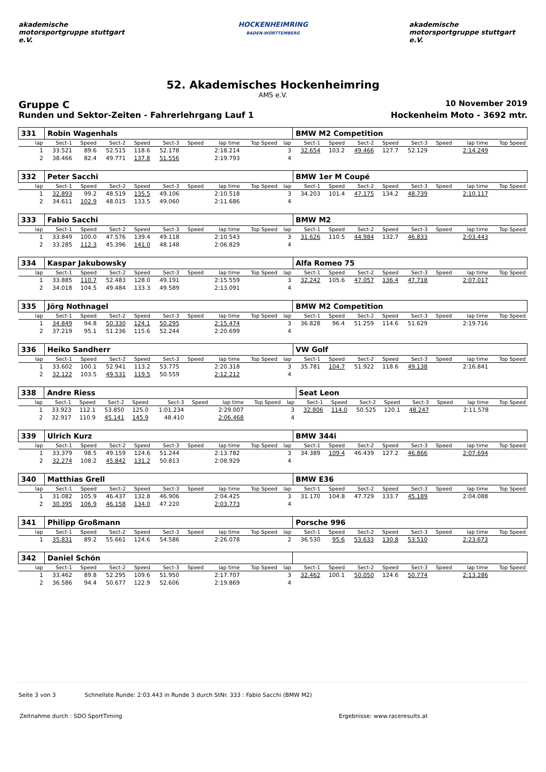akademische motorsportgruppe stuttgart e.V.
HOCKENHEIMRING
BADEN-WÜRTTEMBERG
akademische motorsportgruppe stuttgart e.V.
52. Akademisches Hockenheimring
AMS e.V.
Gruppe C 10 November 2019
Runden und Sektor-Zeiten - Fahrerlehrgang Lauf 1 Hockenheim Moto - 3692 mtr.
| 331 | Robin Wagenhals | | | | | | | | | BMW M2 Competition | | | | | | | |
| lap | Sect-1 | Speed | Sect-2 | Speed | Sect-3 | Speed | lap time | Top Speed | lap | Sect-1 | Speed | Sect-2 | Speed | Sect-3 | Speed | lap time | Top Speed |
| 1 | 33.521 | 89.6 | 52.515 | 118.6 | 52.178 | | 2:18.214 | | 3 | 32.654 | 103.2 | 49.466 | 127.7 | 52.129 | | 2:14.249 | |
| 2 | 38.466 | 82.4 | 49.771 | 137.8 | 51.556 | | 2:19.793 | | 4 | | | | | | | | |
| 332 | Peter Sacchi | | | | | | | | | BMW 1er M Coupé | | | | | | | |
| lap | Sect-1 | Speed | Sect-2 | Speed | Sect-3 | Speed | lap time | Top Speed | lap | Sect-1 | Speed | Sect-2 | Speed | Sect-3 | Speed | lap time | Top Speed |
| 1 | 32.893 | 99.2 | 48.519 | 135.5 | 49.106 | | 2:10.518 | | 3 | 34.203 | 101.4 | 47.175 | 134.2 | 48.739 | | 2:10.117 | |
| 2 | 34.611 | 102.9 | 48.015 | 133.5 | 49.060 | | 2:11.686 | | 4 | | | | | | | | |
| 333 | Fabio Sacchi | | | | | | | | | BMW M2 | | | | | | | |
| lap | Sect-1 | Speed | Sect-2 | Speed | Sect-3 | Speed | lap time | Top Speed | lap | Sect-1 | Speed | Sect-2 | Speed | Sect-3 | Speed | lap time | Top Speed |
| 1 | 33.849 | 100.0 | 47.576 | 139.4 | 49.118 | | 2:10.543 | | 3 | 31.626 | 110.5 | 44.984 | 132.7 | 46.833 | | 2:03.443 | |
| 2 | 33.285 | 112.3 | 45.396 | 141.0 | 48.148 | | 2:06.829 | | 4 | | | | | | | | |
| 334 | Kaspar Jakubowsky | | | | | | | | | Alfa Romeo 75 | | | | | | | |
| lap | Sect-1 | Speed | Sect-2 | Speed | Sect-3 | Speed | lap time | Top Speed | lap | Sect-1 | Speed | Sect-2 | Speed | Sect-3 | Speed | lap time | Top Speed |
| 1 | 33.885 | 110.7 | 52.483 | 128.0 | 49.191 | | 2:15.559 | | 3 | 32.242 | 105.6 | 47.057 | 136.4 | 47.718 | | 2:07.017 | |
| 2 | 34.018 | 104.5 | 49.484 | 133.3 | 49.589 | | 2:13.091 | | 4 | | | | | | | | |
| 335 | Jörg Nothnagel | | | | | | | | | BMW M2 Competition | | | | | | | |
| lap | Sect-1 | Speed | Sect-2 | Speed | Sect-3 | Speed | lap time | Top Speed | lap | Sect-1 | Speed | Sect-2 | Speed | Sect-3 | Speed | lap time | Top Speed |
| 1 | 34.849 | 94.8 | 50.330 | 124.1 | 50.295 | | 2:15.474 | | 3 | 36.828 | 96.4 | 51.259 | 114.6 | 51.629 | | 2:19.716 | |
| 2 | 37.219 | 95.1 | 51.236 | 115.6 | 52.244 | | 2:20.699 | | 4 | | | | | | | | |
| 336 | Heiko Sandherr | | | | | | | | | VW Golf | | | | | | | |
| lap | Sect-1 | Speed | Sect-2 | Speed | Sect-3 | Speed | lap time | Top Speed | lap | Sect-1 | Speed | Sect-2 | Speed | Sect-3 | Speed | lap time | Top Speed |
| 1 | 33.602 | 100.1 | 52.941 | 113.2 | 53.775 | | 2:20.318 | | 3 | 35.781 | 104.7 | 51.922 | 118.6 | 49.138 | | 2:16.841 | |
| 2 | 32.122 | 103.5 | 49.531 | 119.5 | 50.559 | | 2:12.212 | | 4 | | | | | | | | |
| 338 | Andre Riess | | | | | | | | | Seat Leon | | | | | | | |
| lap | Sect-1 | Speed | Sect-2 | Speed | Sect-3 | Speed | lap time | Top Speed | lap | Sect-1 | Speed | Sect-2 | Speed | Sect-3 | Speed | lap time | Top Speed |
| 1 | 33.923 | 112.1 | 53.850 | 125.0 | 1:01.234 | | 2:29.007 | | 3 | 32.806 | 114.0 | 50.525 | 120.1 | 48.247 | | 2:11.578 | |
| 2 | 32.917 | 110.9 | 45.141 | 145.9 | 48.410 | | 2:06.468 | | 4 | | | | | | | | |
| 339 | Ulrich Kurz | | | | | | | | | BMW 344i | | | | | | | |
| lap | Sect-1 | Speed | Sect-2 | Speed | Sect-3 | Speed | lap time | Top Speed | lap | Sect-1 | Speed | Sect-2 | Speed | Sect-3 | Speed | lap time | Top Speed |
| 1 | 33.379 | 98.5 | 49.159 | 124.6 | 51.244 | | 2:13.782 | | 3 | 34.389 | 109.4 | 46.439 | 127.2 | 46.866 | | 2:07.694 | |
| 2 | 32.274 | 108.2 | 45.842 | 131.2 | 50.813 | | 2:08.929 | | 4 | | | | | | | | |
| 340 | Matthias Grell | | | | | | | | | BMW E36 | | | | | | | |
| lap | Sect-1 | Speed | Sect-2 | Speed | Sect-3 | Speed | lap time | Top Speed | lap | Sect-1 | Speed | Sect-2 | Speed | Sect-3 | Speed | lap time | Top Speed |
| 1 | 31.082 | 105.9 | 46.437 | 132.8 | 46.906 | | 2:04.425 | | 3 | 31.170 | 104.8 | 47.729 | 133.7 | 45.189 | | 2:04.088 | |
| 2 | 30.395 | 106.9 | 46.158 | 134.0 | 47.220 | | 2:03.773 | | 4 | | | | | | | | |
| 341 | Philipp Großmann | | | | | | | | | Porsche 996 | | | | | | | |
| lap | Sect-1 | Speed | Sect-2 | Speed | Sect-3 | Speed | lap time | Top Speed | lap | Sect-1 | Speed | Sect-2 | Speed | Sect-3 | Speed | lap time | Top Speed |
| 1 | 35.831 | 89.2 | 55.661 | 124.6 | 54.586 | | 2:26.078 | | 2 | 36.530 | 95.6 | 53.633 | 130.8 | 53.510 | | 2:23.673 | |
| 342 | Daniel Schön | | | | | | | | | | | | | | | | |
| lap | Sect-1 | Speed | Sect-2 | Speed | Sect-3 | Speed | lap time | Top Speed | lap | Sect-1 | Speed | Sect-2 | Speed | Sect-3 | Speed | lap time | Top Speed |
| 1 | 33.462 | 89.8 | 52.295 | 109.6 | 51.950 | | 2:17.707 | | 3 | 32.462 | 100.1 | 50.050 | 124.6 | 50.774 | | 2:13.286 | |
| 2 | 36.586 | 94.4 | 50.677 | 122.9 | 52.606 | | 2:19.869 | | 4 | | | | | | | | |
Seite 3 von 3 Schnellste Runde: 2:03.443 in Runde 3 durch StNr. 333 : Fabio Sacchi (BMW M2)
Zeitnahme durch : SDO SportTiming Ergebnisse: www.raceresults.at